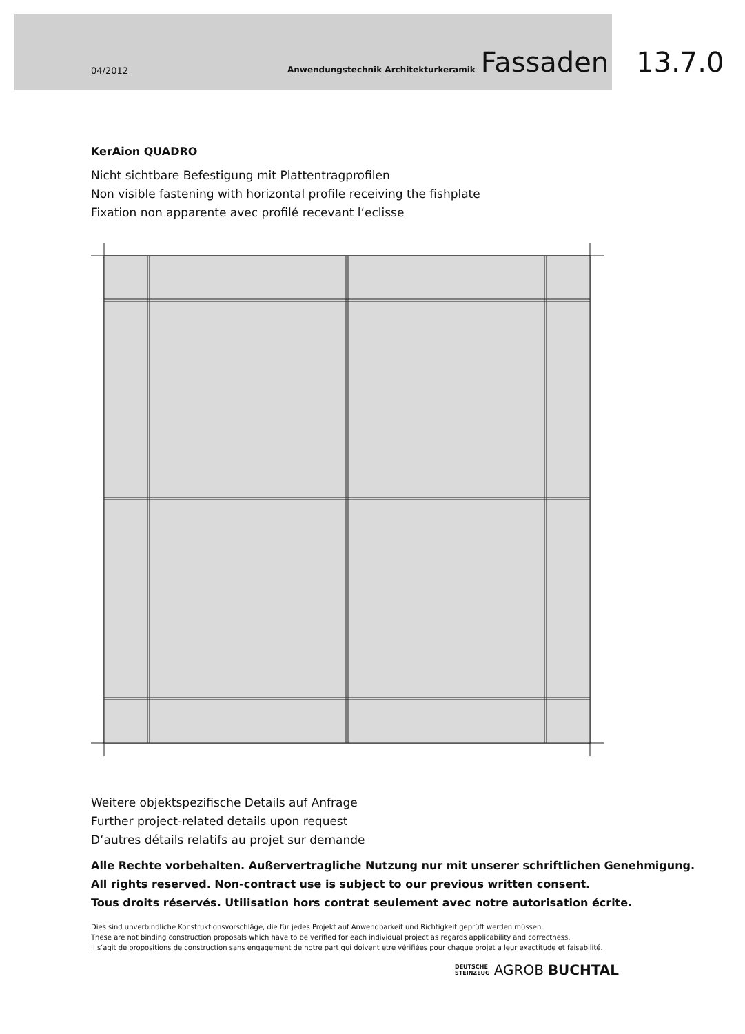04/2012 Anwendungstechnik Architekturkeramik Fassaden 13.7.0
KerAion QUADRO
Nicht sichtbare Befestigung mit Plattentragprofilen
Non visible fastening with horizontal profile receiving the fishplate
Fixation non apparente avec profilé recevant l‘eclisse
Weitere objektspezifische Details auf Anfrage
Further project-related details upon request
D‘autres détails relatifs au projet sur demande
Alle Rechte vorbehalten. Außervertragliche Nutzung nur mit unserer schriftlichen Genehmigung.
All rights reserved. Non-contract use is subject to our previous written consent.
Tous droits réservés. Utilisation hors contrat seulement avec notre autorisation écrite.
Dies sind unverbindliche Konstruktionsvorschläge, die für jedes Projekt auf Anwendbarkeit und Richtigkeit geprüft werden müssen.
These are not binding construction proposals which have to be verified for each individual project as regards applicability and correctness.
Il s‘agit de propositions de construction sans engagement de notre part qui doivent etre vérifiées pour chaque projet a leur exactitude et faisabilité.
DEUTSCHE
STEINZEUG AGROB BUCHTAL